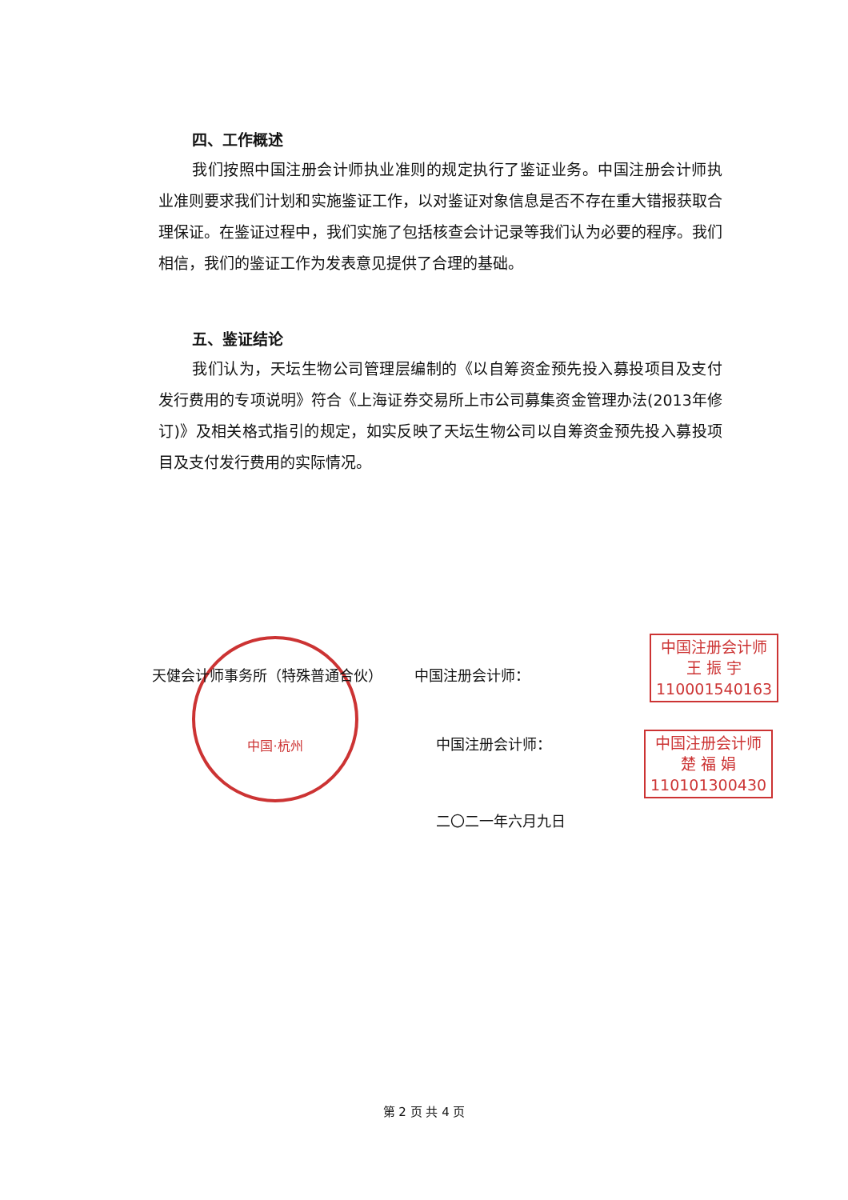四、工作概述
我们按照中国注册会计师执业准则的规定执行了鉴证业务。中国注册会计师执业准则要求我们计划和实施鉴证工作，以对鉴证对象信息是否不存在重大错报获取合理保证。在鉴证过程中，我们实施了包括核查会计记录等我们认为必要的程序。我们相信，我们的鉴证工作为发表意见提供了合理的基础。
五、鉴证结论
我们认为，天坛生物公司管理层编制的《以自筹资金预先投入募投项目及支付发行费用的专项说明》符合《上海证券交易所上市公司募集资金管理办法(2013年修订)》及相关格式指引的规定，如实反映了天坛生物公司以自筹资金预先投入募投项目及支付发行费用的实际情况。
中国·杭州
天健会计师事务所（特殊普通合伙） 中国注册会计师：
中国注册会计师：
二〇二一年六月九日
中国注册会计师
王 振 宇
110001540163
中国注册会计师
楚 福 娟
110101300430
第 2 页 共 4 页